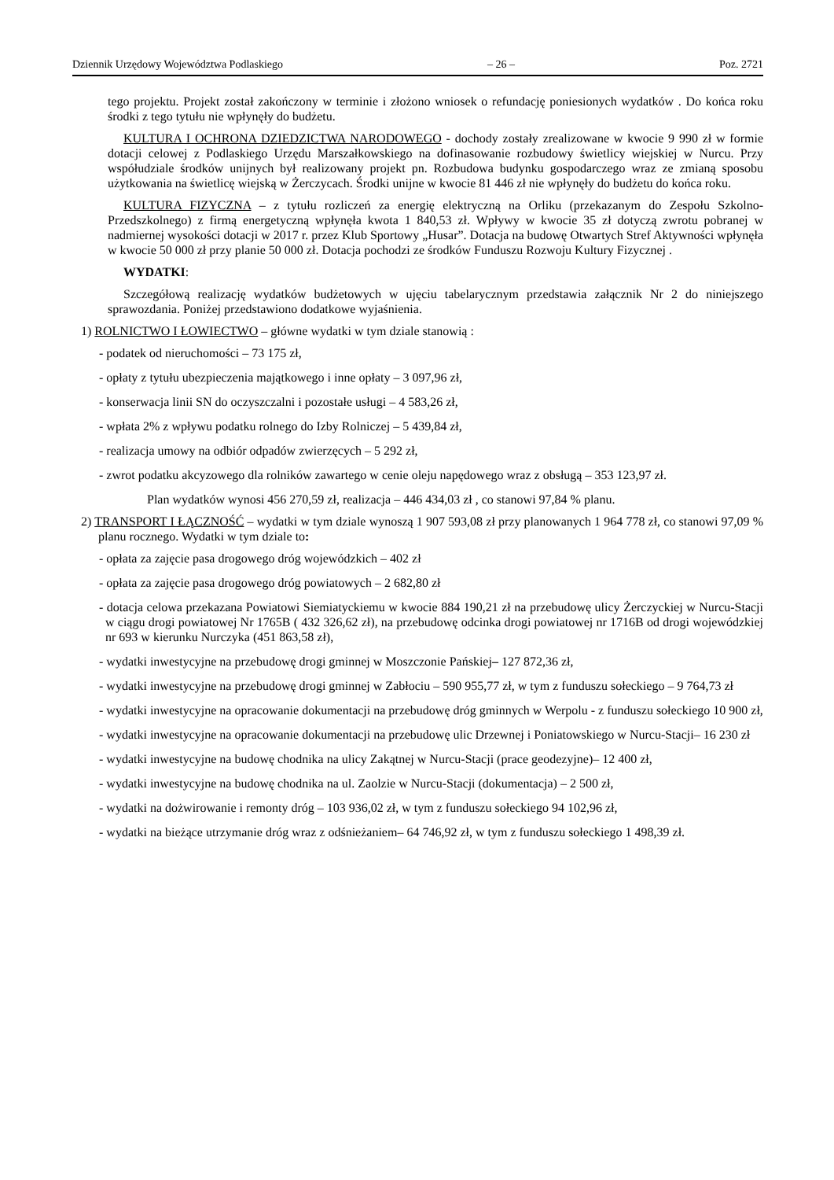Dziennik Urzędowy Województwa Podlaskiego – 26 – Poz. 2721
tego projektu. Projekt został zakończony w terminie i złożono wniosek o refundację poniesionych wydatków . Do końca roku środki z tego tytułu nie wpłynęły do budżetu.
KULTURA I OCHRONA DZIEDZICTWA NARODOWEGO - dochody zostały zrealizowane w kwocie 9 990 zł w formie dotacji celowej z Podlaskiego Urzędu Marszałkowskiego na dofinasowanie rozbudowy świetlicy wiejskiej w Nurcu. Przy współudziale środków unijnych był realizowany projekt pn. Rozbudowa budynku gospodarczego wraz ze zmianą sposobu użytkowania na świetlicę wiejską w Żerczycach. Środki unijne w kwocie 81 446 zł nie wpłynęły do budżetu do końca roku.
KULTURA FIZYCZNA – z tytułu rozliczeń za energię elektryczną na Orliku (przekazanym do Zespołu Szkolno-Przedszkolnego) z firmą energetyczną wpłynęła kwota 1 840,53 zł. Wpływy w kwocie 35 zł dotyczą zwrotu pobranej w nadmiernej wysokości dotacji w 2017 r. przez Klub Sportowy „Husar”. Dotacja na budowę Otwartych Stref Aktywności wpłynęła w kwocie 50 000 zł przy planie 50 000 zł. Dotacja pochodzi ze środków Funduszu Rozwoju Kultury Fizycznej .
WYDATKI:
Szczegółową realizację wydatków budżetowych w ujęciu tabelarycznym przedstawia załącznik Nr 2 do niniejszego sprawozdania. Poniżej przedstawiono dodatkowe wyjaśnienia.
1) ROLNICTWO I ŁOWIECTWO – główne wydatki w tym dziale stanowią :
- podatek od nieruchomości – 73 175 zł,
- opłaty z tytułu ubezpieczenia majątkowego i inne opłaty – 3 097,96 zł,
- konserwacja linii SN do oczyszczalni i pozostałe usługi – 4 583,26 zł,
- wpłata 2% z wpływu podatku rolnego do Izby Rolniczej – 5 439,84 zł,
- realizacja umowy na odbiór odpadów zwierzęcych – 5 292 zł,
- zwrot podatku akcyzowego dla rolników zawartego w cenie oleju napędowego wraz z obsługą – 353 123,97 zł.
Plan wydatków wynosi 456 270,59 zł, realizacja – 446 434,03 zł , co stanowi 97,84 % planu.
2) TRANSPORT I ŁĄCZNOŚĆ – wydatki w tym dziale wynoszą 1 907 593,08 zł przy planowanych 1 964 778 zł, co stanowi 97,09 % planu rocznego. Wydatki w tym dziale to:
- opłata za zajęcie pasa drogowego dróg wojewódzkich – 402 zł
- opłata za zajęcie pasa drogowego dróg powiatowych – 2 682,80 zł
- dotacja celowa przekazana Powiatowi Siemiatyckiemu w kwocie 884 190,21 zł na przebudowę ulicy Żerczyckiej w Nurcu-Stacji w ciągu drogi powiatowej Nr 1765B ( 432 326,62 zł), na przebudowę odcinka drogi powiatowej nr 1716B od drogi wojewódzkiej nr 693 w kierunku Nurczyka (451 863,58 zł),
- wydatki inwestycyjne na przebudowę drogi gminnej w Moszczonie Pańskiej– 127 872,36 zł,
- wydatki inwestycyjne na przebudowę drogi gminnej w Zabłociu – 590 955,77 zł, w tym z funduszu sołeckiego – 9 764,73 zł
- wydatki inwestycyjne na opracowanie dokumentacji na przebudowę dróg gminnych w Werpolu - z funduszu sołeckiego 10 900 zł,
- wydatki inwestycyjne na opracowanie dokumentacji na przebudowę ulic Drzewnej i Poniatowskiego w Nurcu-Stacji– 16 230 zł
- wydatki inwestycyjne na budowę chodnika na ulicy Zakątnej w Nurcu-Stacji (prace geodezyjne)– 12 400 zł,
- wydatki inwestycyjne na budowę chodnika na ul. Zaolzie w Nurcu-Stacji (dokumentacja) – 2 500 zł,
- wydatki na dożwirowanie i remonty dróg – 103 936,02 zł, w tym z funduszu sołeckiego 94 102,96 zł,
- wydatki na bieżące utrzymanie dróg wraz z odśnieżaniem– 64 746,92 zł, w tym z funduszu sołeckiego 1 498,39 zł.